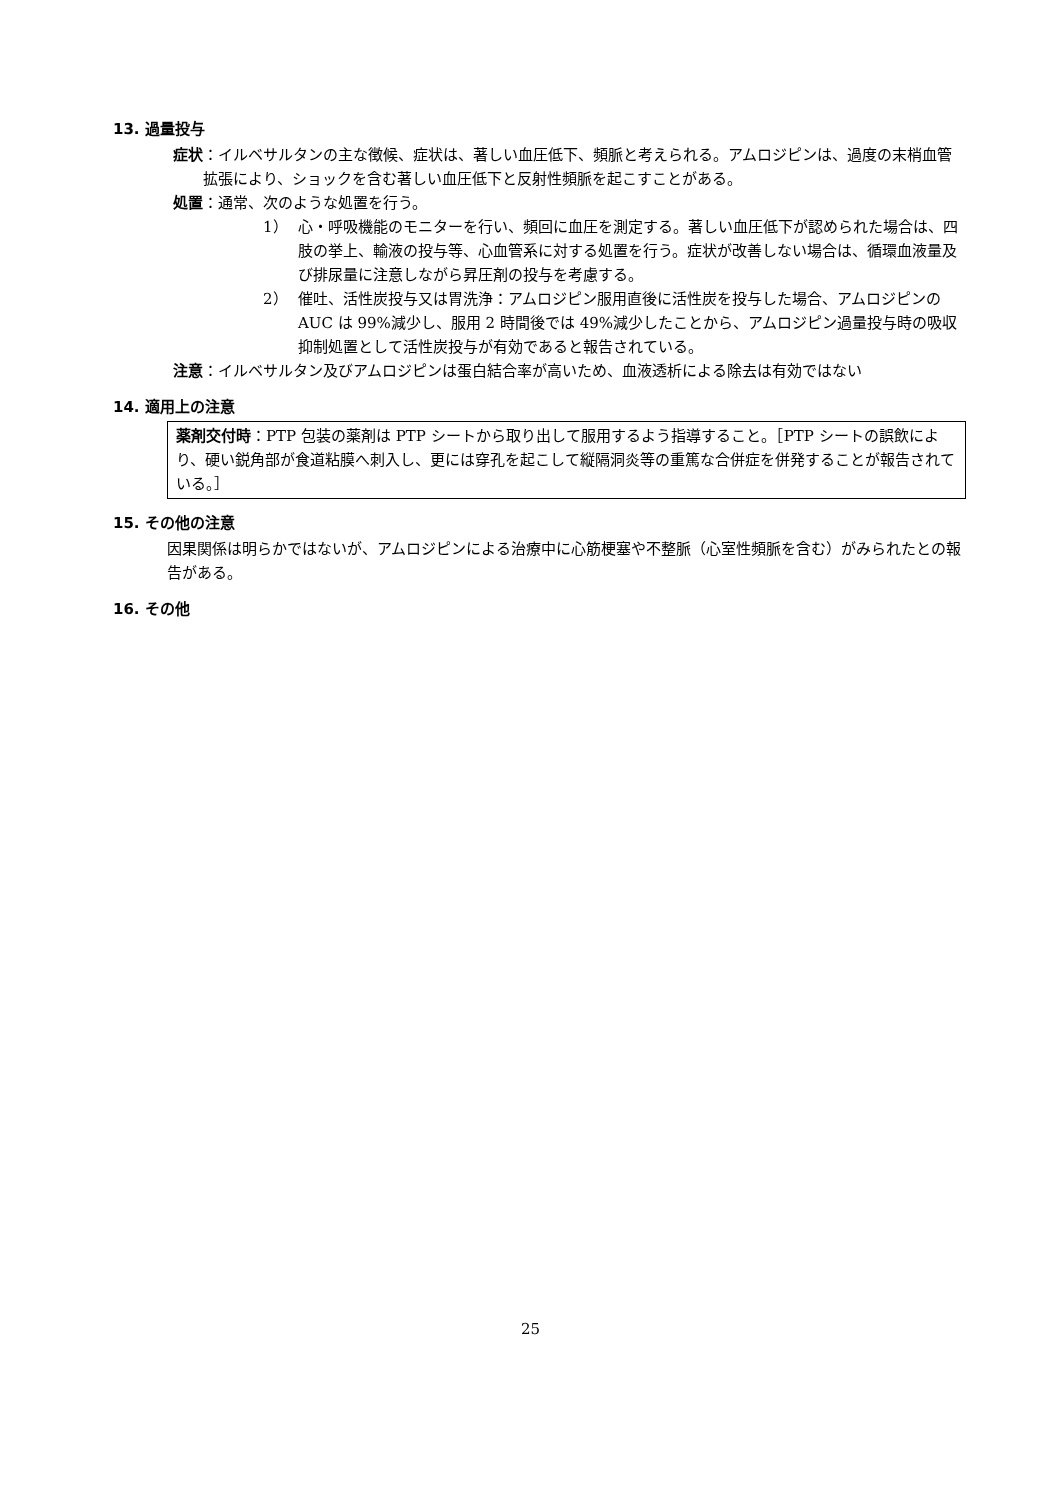13. 過量投与
症状 ：イルベサルタンの主な徴候、症状は、著しい血圧低下、頻脈と考えられる。アムロジピンは、過度の末梢血管拡張により、ショックを含む著しい血圧低下と反射性頻脈を起こすことがある。
処置 ：通常、次のような処置を行う。
1） 心・呼吸機能のモニターを行い、頻回に血圧を測定する。著しい血圧低下が認められた場合は、四肢の挙上、輸液の投与等、心血管系に対する処置を行う。症状が改善しない場合は、循環血液量及び排尿量に注意しながら昇圧剤の投与を考慮する。
2） 催吐、活性炭投与又は胃洗浄：アムロジピン服用直後に活性炭を投与した場合、アムロジピンの AUC は 99%減少し、服用 2 時間後では 49%減少したことから、アムロジピン過量投与時の吸収抑制処置として活性炭投与が有効であると報告されている。
注意 ：イルベサルタン及びアムロジピンは蛋白結合率が高いため、血液透析による除去は有効ではない
14. 適用上の注意
薬剤交付時：PTP 包装の薬剤は PTP シートから取り出して服用するよう指導すること。［PTP シートの誤飲により、硬い鋭角部が食道粘膜へ刺入し、更には穿孔を起こして縦隔洞炎等の重篤な合併症を併発することが報告されている。］
15. その他の注意
因果関係は明らかではないが、アムロジピンによる治療中に心筋梗塞や不整脈（心室性頻脈を含む）がみられたとの報告がある。
16. その他
25